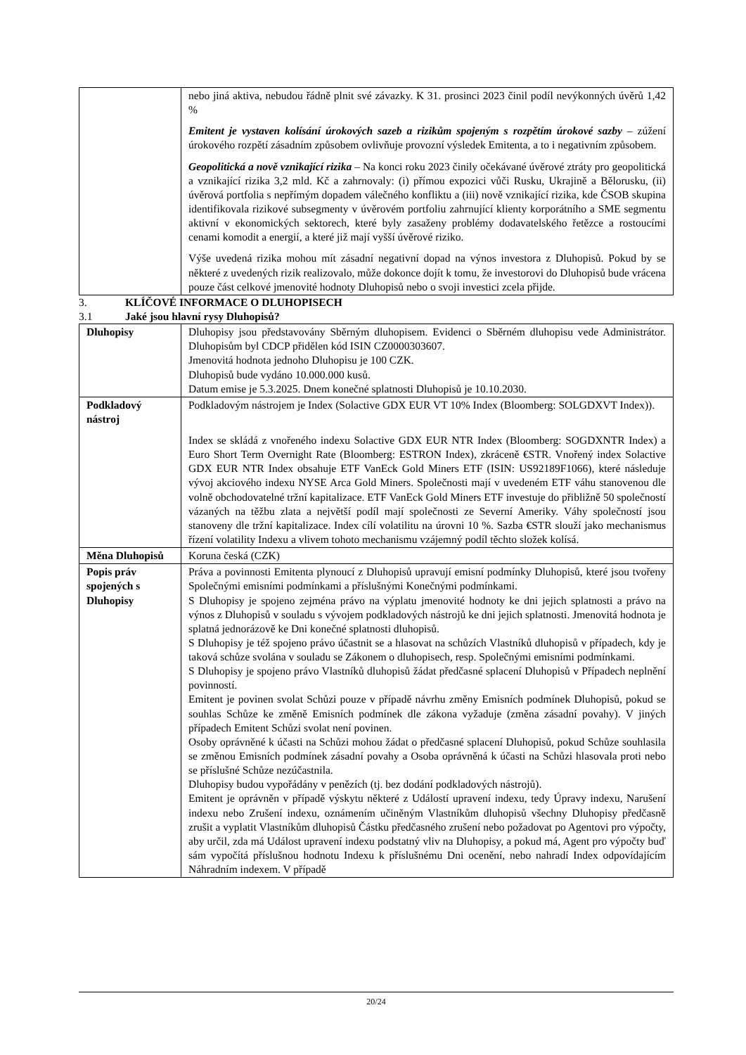| | nebo jiná aktiva, nebudou řádně plnit své závazky. K 31. prosinci 2023 činil podíl nevýkonných úvěrů 1,42 % Emitent je vystaven kolísání úrokových sazeb a rizikům spojeným s rozpětím úrokové sazby – zúžení úrokového rozpětí zásadním způsobem ovlivňuje provozní výsledek Emitenta, a to i negativním způsobem. Geopolitická a nově vznikající rizika – Na konci roku 2023 činily očekávané úvěrové ztráty pro geopolitická a vznikající rizika 3,2 mld. Kč a zahrnovaly: (i) přímou expozici vůči Rusku, Ukrajině a Bělorusku, (ii) úvěrová portfolia s nepřímým dopadem válečného konfliktu a (iii) nově vznikající rizika, kde ČSOB skupina identifikovala rizikové subsegmenty v úvěrovém portfoliu zahrnující klienty korporátního a SME segmentu aktivní v ekonomických sektorech, které byly zasaženy problémy dodavatelského řetězce a rostoucími cenami komodit a energií, a které již mají vyšší úvěrové riziko. Výše uvedená rizika mohou mít zásadní negativní dopad na výnos investora z Dluhopisů. Pokud by se některé z uvedených rizik realizovalo, může dokonce dojít k tomu, že investorovi do Dluhopisů bude vrácena pouze část celkové jmenovité hodnoty Dluhopisů nebo o svoji investici zcela přijde. |
3. KLÍČOVÉ INFORMACE O DLUHOPISECH
3.1 Jaké jsou hlavní rysy Dluhopisů?
| Dluhopisy | Dluhopisy jsou představovány Sběrným dluhopisem. Evidenci o Sběrném dluhopisu vede Administrátor. Dluhopisům byl CDCP přidělen kód ISIN CZ0000303607. Jmenovitá hodnota jednoho Dluhopisu je 100 CZK. Dluhopisů bude vydáno 10.000.000 kusů. Datum emise je 5.3.2025. Dnem konečné splatnosti Dluhopisů je 10.10.2030. |
| Podkladový nástroj | Podkladovým nástrojem je Index (Solactive GDX EUR VT 10% Index (Bloomberg: SOLGDXVT Index)). Index se skládá z vnořeného indexu Solactive GDX EUR NTR Index (Bloomberg: SOGDXNTR Index) a Euro Short Term Overnight Rate (Bloomberg: ESTRON Index), zkráceně €STR. Vnořený index Solactive GDX EUR NTR Index obsahuje ETF VanEck Gold Miners ETF (ISIN: US92189F1066), které následuje vývoj akciového indexu NYSE Arca Gold Miners. Společnosti mají v uvedeném ETF váhu stanovenou dle volně obchodovatelné tržní kapitalizace. ETF VanEck Gold Miners ETF investuje do přibližně 50 společností vázaných na těžbu zlata a největší podíl mají společnosti ze Severní Ameriky. Váhy společností jsou stanoveny dle tržní kapitalizace. Index cílí volatilitu na úrovni 10 %. Sazba €STR slouží jako mechanismus řízení volatility Indexu a vlivem tohoto mechanismu vzájemný podíl těchto složek kolísá. |
| Měna Dluhopisů | Koruna česká (CZK) |
| Popis práv spojených s Dluhopisy | Práva a povinnosti Emitenta plynoucí z Dluhopisů upravují emisní podmínky Dluhopisů, které jsou tvořeny Společnými emisními podmínkami a příslušnými Konečnými podmínkami. S Dluhopisy je spojeno zejména právo na výplatu jmenovité hodnoty ke dni jejich splatnosti a právo na výnos z Dluhopisů v souladu s vývojem podkladových nástrojů ke dni jejich splatnosti. Jmenovitá hodnota je splatná jednorázově ke Dni konečné splatnosti dluhopisů. S Dluhopisy je též spojeno právo účastnit se a hlasovat na schůzích Vlastníků dluhopisů v případech, kdy je taková schůze svolána v souladu se Zákonem o dluhopisech, resp. Společnými emisními podmínkami. S Dluhopisy je spojeno právo Vlastníků dluhopisů žádat předčasné splacení Dluhopisů v Případech neplnění povinností. Emitent je povinen svolat Schůzi pouze v případě návrhu změny Emisních podmínek Dluhopisů, pokud se souhlas Schůze ke změně Emisních podmínek dle zákona vyžaduje (změna zásadní povahy). V jiných případech Emitent Schůzi svolat není povinen. Osoby oprávněné k účasti na Schůzi mohou žádat o předčasné splacení Dluhopisů, pokud Schůze souhlasila se změnou Emisních podmínek zásadní povahy a Osoba oprávněná k účasti na Schůzi hlasovala proti nebo se příslušné Schůze nezúčastnila. Dluhopisy budou vypořádány v penězích (tj. bez dodání podkladových nástrojů). Emitent je oprávněn v případě výskytu některé z Událostí upravení indexu, tedy Úpravy indexu, Narušení indexu nebo Zrušení indexu, oznámením učiněným Vlastníkům dluhopisů všechny Dluhopisy předčasně zrušit a vyplatit Vlastníkům dluhopisů Částku předčasného zrušení nebo požadovat po Agentovi pro výpočty, aby určil, zda má Událost upravení indexu podstatný vliv na Dluhopisy, a pokud má, Agent pro výpočty buď sám vypočítá příslušnou hodnotu Indexu k příslušnému Dni ocenění, nebo nahradí Index odpovídajícím Náhradním indexem. V případě |
20/24